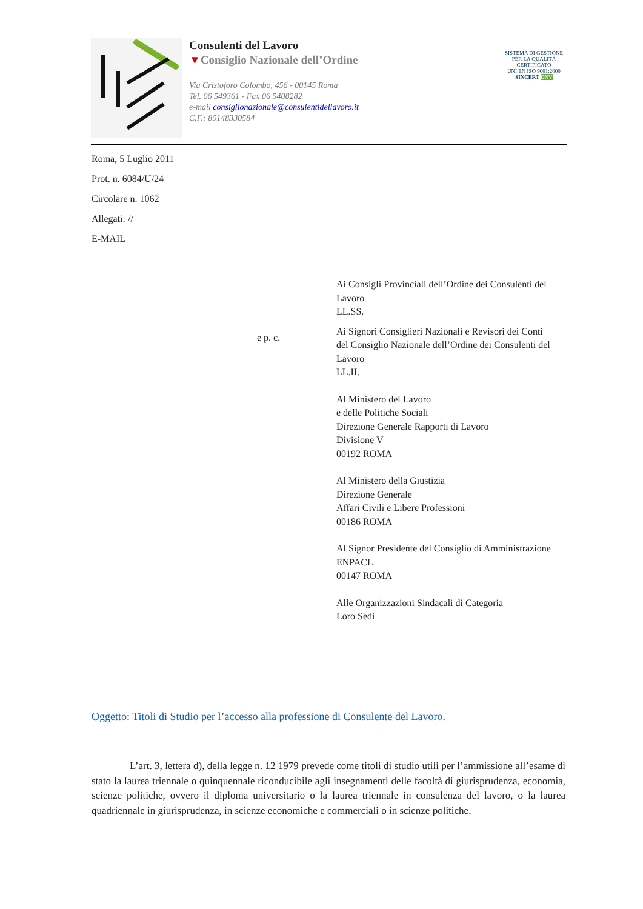Consulenti del Lavoro
▼Consiglio Nazionale dell’Ordine
Via Cristoforo Colombo, 456 - 00145 Roma
Tel. 06 549361 - Fax 06 5408282
e-mail consiglionazionale@consulentidellavoro.it
C.F.: 80148330584
SISTEMA DI GESTIONE PER LA QUALITÀ CERTIFICATO
UNI EN ISO 9001:2000
SINCERT DNV
Roma, 5 Luglio 2011
Prot. n. 6084/U/24
Circolare n. 1062
Allegati: //
E-MAIL
e p. c.
Ai Consigli Provinciali dell’Ordine dei Consulenti del Lavoro
LL.SS.
Ai Signori Consiglieri Nazionali e Revisori dei Conti del Consiglio Nazionale dell’Ordine dei Consulenti del Lavoro
LL.II.
Al Ministero del Lavoro
e delle Politiche Sociali
Direzione Generale Rapporti di Lavoro
Divisione V
00192 ROMA
Al Ministero della Giustizia
Direzione Generale
Affari Civili e Libere Professioni
00186 ROMA
Al Signor Presidente del Consiglio di Amministrazione ENPACL
00147 ROMA
Alle Organizzazioni Sindacali di Categoria
Loro Sedi
Oggetto: Titoli di Studio per l’accesso alla professione di Consulente del Lavoro.
L’art. 3, lettera d), della legge n. 12 1979 prevede come titoli di studio utili per l’ammissione all’esame di stato la laurea triennale o quinquennale riconducibile agli insegnamenti delle facoltà di giurisprudenza, economia, scienze politiche, ovvero il diploma universitario o la laurea triennale in consulenza del lavoro, o la laurea quadriennale in giurisprudenza, in scienze economiche e commerciali o in scienze politiche.